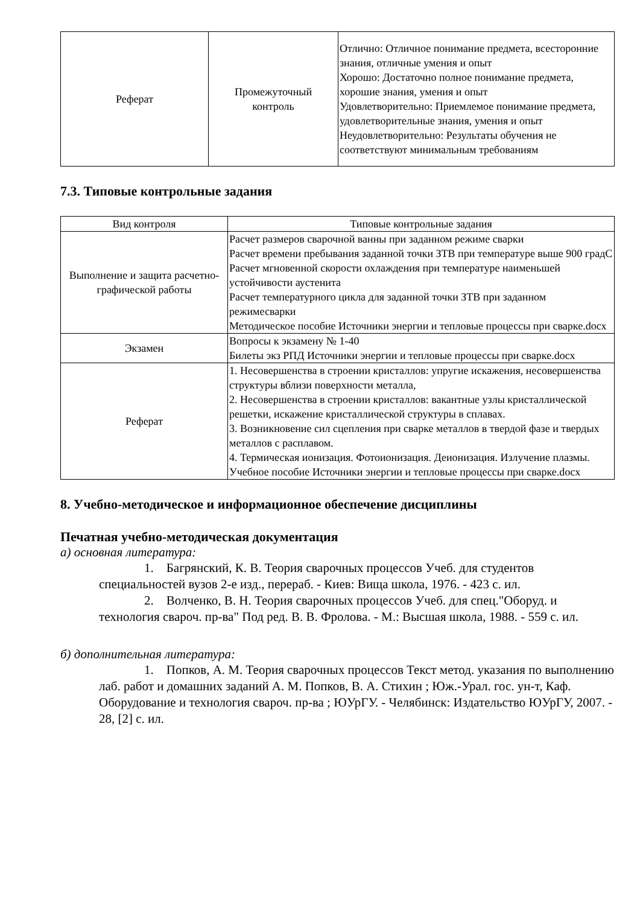| Реферат | Промежуточный контроль | Отлично: Отличное понимание предмета, всесторонние знания, отличные умения и опыт Хорошо: Достаточно полное понимание предмета, хорошие знания, умения и опыт Удовлетворительно: Приемлемое понимание предмета, удовлетворительные знания, умения и опыт Неудовлетворительно: Результаты обучения не соответствуют минимальным требованиям |
7.3. Типовые контрольные задания
| Вид контроля | Типовые контрольные задания |
| --- | --- |
| Выполнение и защита расчетно-графической работы | Расчет размеров сварочной ванны при заданном режиме сварки Расчет времени пребывания заданной точки ЗТВ при температуре выше 900 градС Расчет мгновенной скорости охлаждения при температуре наименьшей устойчивости аустенита Расчет температурного цикла для заданной точки ЗТВ при заданном режимесварки Методическое пособие Источники энергии и тепловые процессы при сварке.docx |
| Экзамен | Вопросы к экзамену № 1-40 Билеты экз РПД Источники энергии и тепловые процессы при сварке.docx |
| Реферат | 1. Несовершенства в строении кристаллов: упругие искажения, несовершенства структуры вблизи поверхности металла, 2. Несовершенства в строении кристаллов: вакантные узлы кристаллической решетки, искажение кристаллической структуры в сплавах. 3. Возникновение сил сцепления при сварке металлов в твердой фазе и твердых металлов с расплавом. 4. Термическая ионизация. Фотоионизация. Деионизация. Излучение плазмы. Учебное пособие Источники энергии и тепловые процессы при сварке.docx |
8. Учебно-методическое и информационное обеспечение дисциплины
Печатная учебно-методическая документация
а) основная литература:
1. Багрянский, К. В. Теория сварочных процессов Учеб. для студентов специальностей вузов 2-е изд., перераб. - Киев: Вища школа, 1976. - 423 с. ил.
2. Волченко, В. Н. Теория сварочных процессов Учеб. для спец."Оборуд. и технология свароч. пр-ва" Под ред. В. В. Фролова. - М.: Высшая школа, 1988. - 559 с. ил.
б) дополнительная литература:
1. Попков, А. М. Теория сварочных процессов Текст метод. указания по выполнению лаб. работ и домашних заданий А. М. Попков, В. А. Стихин ; Юж.-Урал. гос. ун-т, Каф. Оборудование и технология свароч. пр-ва ; ЮУрГУ. - Челябинск: Издательство ЮУрГУ, 2007. - 28, [2] с. ил.